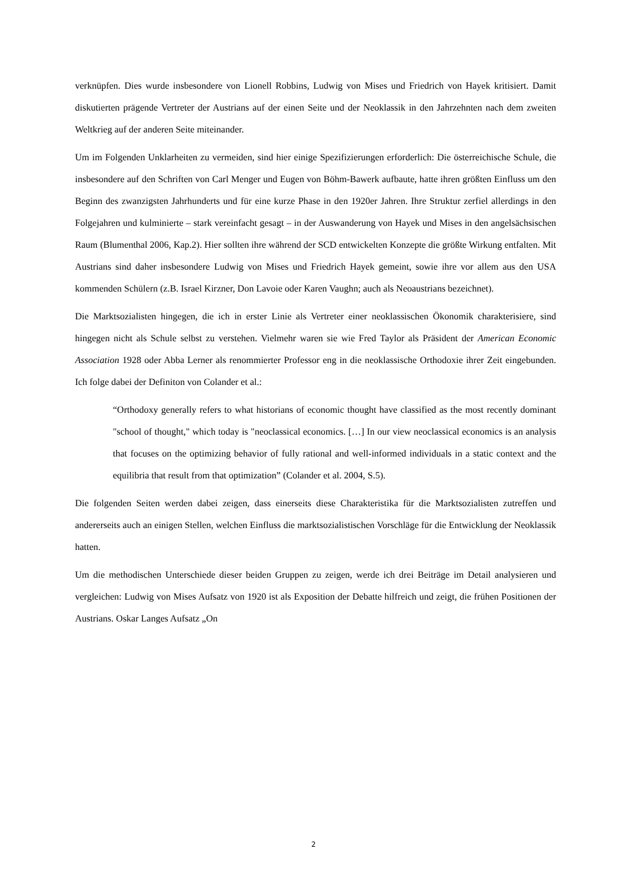verknüpfen. Dies wurde insbesondere von Lionell Robbins, Ludwig von Mises und Friedrich von Hayek kritisiert. Damit diskutierten prägende Vertreter der Austrians auf der einen Seite und der Neoklassik in den Jahrzehnten nach dem zweiten Weltkrieg auf der anderen Seite miteinander.
Um im Folgenden Unklarheiten zu vermeiden, sind hier einige Spezifizierungen erforderlich: Die österreichische Schule, die insbesondere auf den Schriften von Carl Menger und Eugen von Böhm-Bawerk aufbaute, hatte ihren größten Einfluss um den Beginn des zwanzigsten Jahrhunderts und für eine kurze Phase in den 1920er Jahren. Ihre Struktur zerfiel allerdings in den Folgejahren und kulminierte – stark vereinfacht gesagt – in der Auswanderung von Hayek und Mises in den angelsächsischen Raum (Blumenthal 2006, Kap.2). Hier sollten ihre während der SCD entwickelten Konzepte die größte Wirkung entfalten. Mit Austrians sind daher insbesondere Ludwig von Mises und Friedrich Hayek gemeint, sowie ihre vor allem aus den USA kommenden Schülern (z.B. Israel Kirzner, Don Lavoie oder Karen Vaughn; auch als Neoaustrians bezeichnet).
Die Marktsozialisten hingegen, die ich in erster Linie als Vertreter einer neoklassischen Ökonomik charakterisiere, sind hingegen nicht als Schule selbst zu verstehen. Vielmehr waren sie wie Fred Taylor als Präsident der American Economic Association 1928 oder Abba Lerner als renommierter Professor eng in die neoklassische Orthodoxie ihrer Zeit eingebunden. Ich folge dabei der Definiton von Colander et al.:
“Orthodoxy generally refers to what historians of economic thought have classified as the most recently dominant "school of thought," which today is "neoclassical economics. […] In our view neoclassical economics is an analysis that focuses on the optimizing behavior of fully rational and well-informed individuals in a static context and the equilibria that result from that optimization” (Colander et al. 2004, S.5).
Die folgenden Seiten werden dabei zeigen, dass einerseits diese Charakteristika für die Marktsozialisten zutreffen und andererseits auch an einigen Stellen, welchen Einfluss die marktsozialistischen Vorschläge für die Entwicklung der Neoklassik hatten.
Um die methodischen Unterschiede dieser beiden Gruppen zu zeigen, werde ich drei Beiträge im Detail analysieren und vergleichen: Ludwig von Mises Aufsatz von 1920 ist als Exposition der Debatte hilfreich und zeigt, die frühen Positionen der Austrians. Oskar Langes Aufsatz „On
2